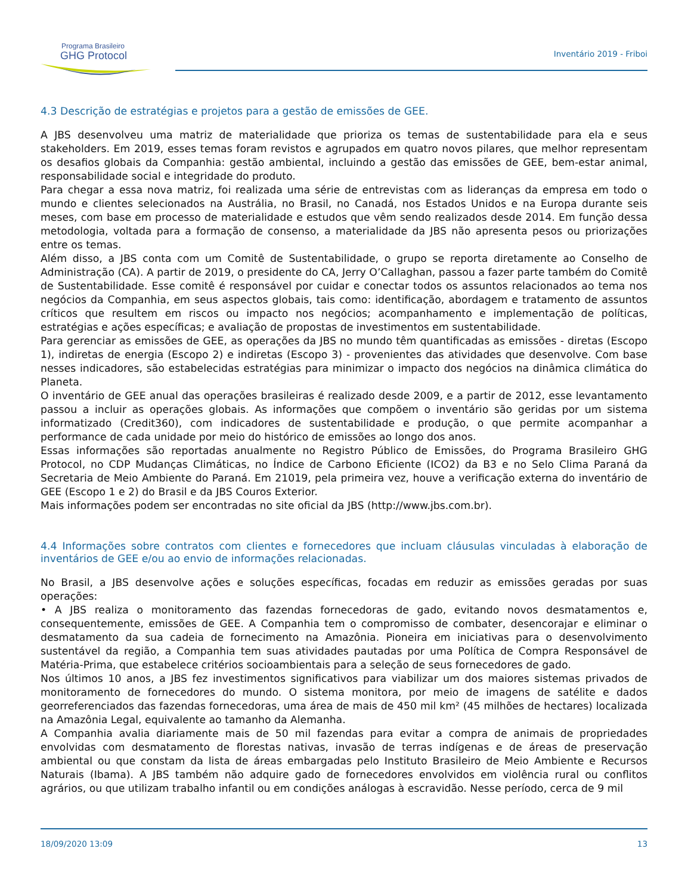Programa Brasileiro
GHG Protocol
Inventário 2019 - Friboi
4.3 Descrição de estratégias e projetos para a gestão de emissões de GEE.
A JBS desenvolveu uma matriz de materialidade que prioriza os temas de sustentabilidade para ela e seus stakeholders. Em 2019, esses temas foram revistos e agrupados em quatro novos pilares, que melhor representam os desafios globais da Companhia: gestão ambiental, incluindo a gestão das emissões de GEE, bem-estar animal, responsabilidade social e integridade do produto.
Para chegar a essa nova matriz, foi realizada uma série de entrevistas com as lideranças da empresa em todo o mundo e clientes selecionados na Austrália, no Brasil, no Canadá, nos Estados Unidos e na Europa durante seis meses, com base em processo de materialidade e estudos que vêm sendo realizados desde 2014. Em função dessa metodologia, voltada para a formação de consenso, a materialidade da JBS não apresenta pesos ou priorizações entre os temas.
Além disso, a JBS conta com um Comitê de Sustentabilidade, o grupo se reporta diretamente ao Conselho de Administração (CA). A partir de 2019, o presidente do CA, Jerry O’Callaghan, passou a fazer parte também do Comitê de Sustentabilidade. Esse comitê é responsável por cuidar e conectar todos os assuntos relacionados ao tema nos negócios da Companhia, em seus aspectos globais, tais como: identificação, abordagem e tratamento de assuntos críticos que resultem em riscos ou impacto nos negócios; acompanhamento e implementação de políticas, estratégias e ações específicas; e avaliação de propostas de investimentos em sustentabilidade.
Para gerenciar as emissões de GEE, as operações da JBS no mundo têm quantificadas as emissões - diretas (Escopo 1), indiretas de energia (Escopo 2) e indiretas (Escopo 3) - provenientes das atividades que desenvolve. Com base nesses indicadores, são estabelecidas estratégias para minimizar o impacto dos negócios na dinâmica climática do Planeta.
O inventário de GEE anual das operações brasileiras é realizado desde 2009, e a partir de 2012, esse levantamento passou a incluir as operações globais. As informações que compõem o inventário são geridas por um sistema informatizado (Credit360), com indicadores de sustentabilidade e produção, o que permite acompanhar a performance de cada unidade por meio do histórico de emissões ao longo dos anos.
Essas informações são reportadas anualmente no Registro Público de Emissões, do Programa Brasileiro GHG Protocol, no CDP Mudanças Climáticas, no Índice de Carbono Eficiente (ICO2) da B3 e no Selo Clima Paraná da Secretaria de Meio Ambiente do Paraná. Em 21019, pela primeira vez, houve a verificação externa do inventário de GEE (Escopo 1 e 2) do Brasil e da JBS Couros Exterior.
Mais informações podem ser encontradas no site oficial da JBS (http://www.jbs.com.br).
4.4 Informações sobre contratos com clientes e fornecedores que incluam cláusulas vinculadas à elaboração de inventários de GEE e/ou ao envio de informações relacionadas.
No Brasil, a JBS desenvolve ações e soluções específicas, focadas em reduzir as emissões geradas por suas operações:
• A JBS realiza o monitoramento das fazendas fornecedoras de gado, evitando novos desmatamentos e, consequentemente, emissões de GEE. A Companhia tem o compromisso de combater, desencorajar e eliminar o desmatamento da sua cadeia de fornecimento na Amazônia. Pioneira em iniciativas para o desenvolvimento sustentável da região, a Companhia tem suas atividades pautadas por uma Política de Compra Responsável de Matéria-Prima, que estabelece critérios socioambientais para a seleção de seus fornecedores de gado.
Nos últimos 10 anos, a JBS fez investimentos significativos para viabilizar um dos maiores sistemas privados de monitoramento de fornecedores do mundo. O sistema monitora, por meio de imagens de satélite e dados georreferenciados das fazendas fornecedoras, uma área de mais de 450 mil km² (45 milhões de hectares) localizada na Amazônia Legal, equivalente ao tamanho da Alemanha.
A Companhia avalia diariamente mais de 50 mil fazendas para evitar a compra de animais de propriedades envolvidas com desmatamento de florestas nativas, invasão de terras indígenas e de áreas de preservação ambiental ou que constam da lista de áreas embargadas pelo Instituto Brasileiro de Meio Ambiente e Recursos Naturais (Ibama). A JBS também não adquire gado de fornecedores envolvidos em violência rural ou conflitos agrários, ou que utilizam trabalho infantil ou em condições análogas à escravidão. Nesse período, cerca de 9 mil
18/09/2020 13:09 13